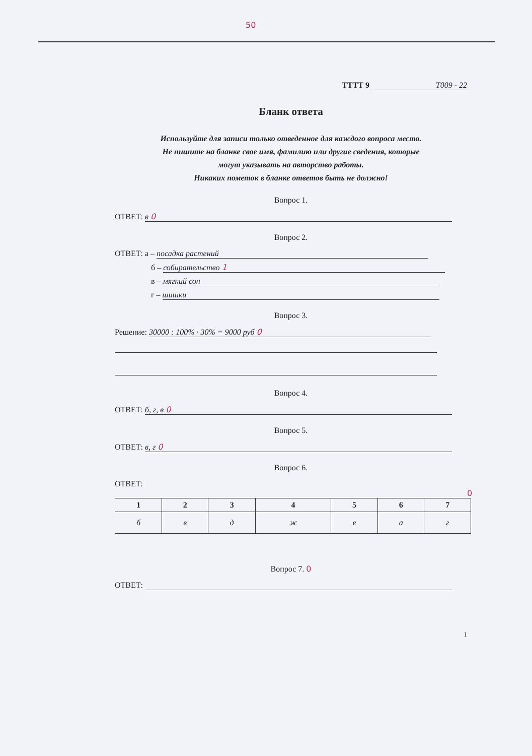50
ТТТТ 9 Т009 - 22
Бланк ответа
Используйте для записи только отведенное для каждого вопроса место.
Не пишите на бланке свое имя, фамилию или другие сведения, которые
могут указывать на авторство работы.
Никаких пометок в бланке ответов быть не должно!
Вопрос 1.
ОТВЕТ: в 0
Вопрос 2.
ОТВЕТ: а – посадка растений
б – собирательство 1
в – мягкий сон
г – шишки
Вопрос 3.
Решение: 30000 : 100% · 30% = 9000 руб 0
Вопрос 4.
ОТВЕТ: б, г, в 0
Вопрос 5.
ОТВЕТ: в, г 0
Вопрос 6.
ОТВЕТ: 0
| 1 | 2 | 3 | 4 | 5 | 6 | 7 |
| --- | --- | --- | --- | --- | --- | --- |
| б | в | д | ж | е | а | г |
Вопрос 7. 0
ОТВЕТ:
1